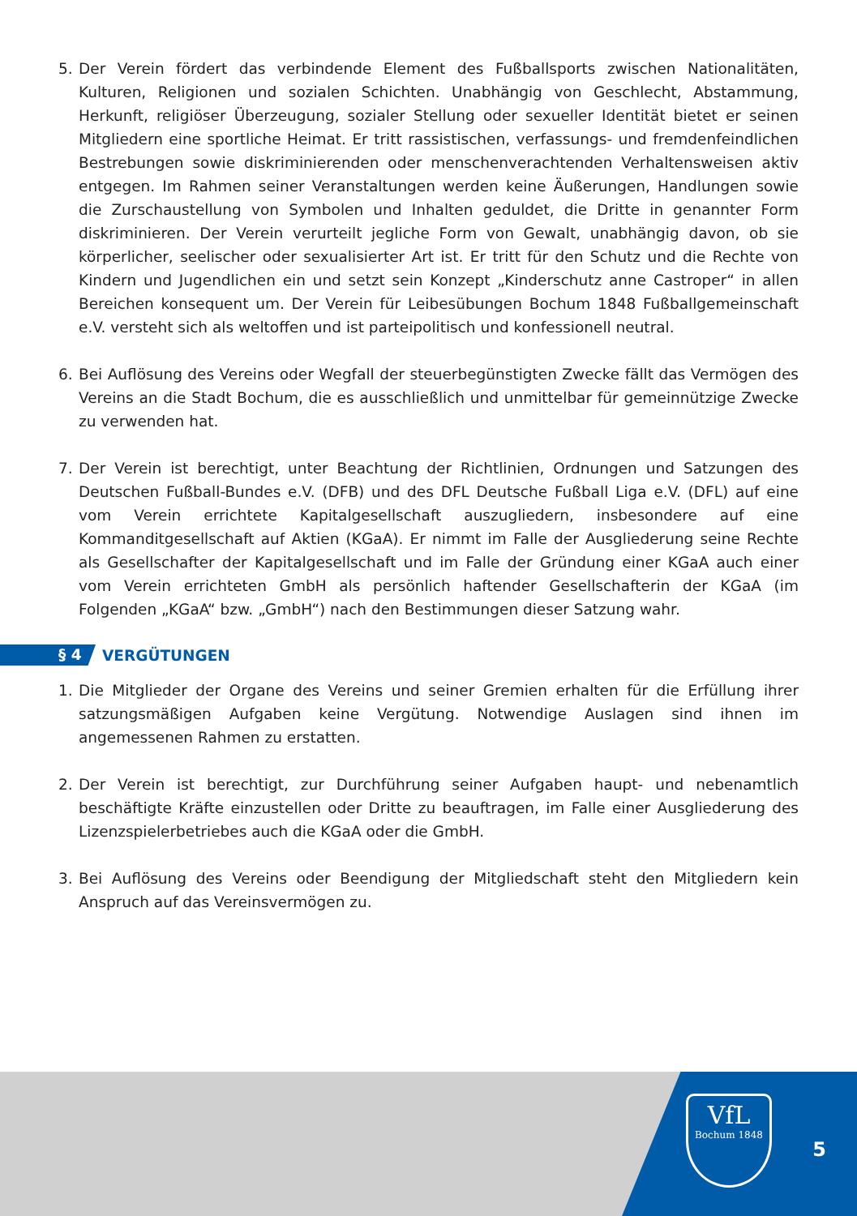5. Der Verein fördert das verbindende Element des Fußballsports zwischen Nationalitäten, Kulturen, Religionen und sozialen Schichten. Unabhängig von Geschlecht, Abstammung, Herkunft, religiöser Überzeugung, sozialer Stellung oder sexueller Identität bietet er seinen Mitgliedern eine sportliche Heimat. Er tritt rassistischen, verfassungs- und fremdenfeindlichen Bestrebungen sowie diskriminierenden oder menschenverachtenden Verhaltensweisen aktiv entgegen. Im Rahmen seiner Veranstaltungen werden keine Äußerungen, Handlungen sowie die Zurschaustellung von Symbolen und Inhalten geduldet, die Dritte in genannter Form diskriminieren. Der Verein verurteilt jegliche Form von Gewalt, unabhängig davon, ob sie körperlicher, seelischer oder sexualisierter Art ist. Er tritt für den Schutz und die Rechte von Kindern und Jugendlichen ein und setzt sein Konzept „Kinderschutz anne Castroper“ in allen Bereichen konsequent um. Der Verein für Leibesübungen Bochum 1848 Fußballgemeinschaft e.V. versteht sich als weltoffen und ist parteipolitisch und konfessionell neutral.
6. Bei Auflösung des Vereins oder Wegfall der steuerbegünstigten Zwecke fällt das Vermögen des Vereins an die Stadt Bochum, die es ausschließlich und unmittelbar für gemeinnützige Zwecke zu verwenden hat.
7. Der Verein ist berechtigt, unter Beachtung der Richtlinien, Ordnungen und Satzungen des Deutschen Fußball-Bundes e.V. (DFB) und des DFL Deutsche Fußball Liga e.V. (DFL) auf eine vom Verein errichtete Kapitalgesellschaft auszugliedern, insbesondere auf eine Kommanditgesellschaft auf Aktien (KGaA). Er nimmt im Falle der Ausgliederung seine Rechte als Gesellschafter der Kapitalgesellschaft und im Falle der Gründung einer KGaA auch einer vom Verein errichteten GmbH als persönlich haftender Gesellschafterin der KGaA (im Folgenden „KGaA“ bzw. „GmbH“) nach den Bestimmungen dieser Satzung wahr.
§ 4 VERGÜTUNGEN
1. Die Mitglieder der Organe des Vereins und seiner Gremien erhalten für die Erfüllung ihrer satzungsmäßigen Aufgaben keine Vergütung. Notwendige Auslagen sind ihnen im angemessenen Rahmen zu erstatten.
2. Der Verein ist berechtigt, zur Durchführung seiner Aufgaben haupt- und nebenamtlich beschäftigte Kräfte einzustellen oder Dritte zu beauftragen, im Falle einer Ausgliederung des Lizenzspielerbetriebes auch die KGaA oder die GmbH.
3. Bei Auflösung des Vereins oder Beendigung der Mitgliedschaft steht den Mitgliedern kein Anspruch auf das Vereinsvermögen zu.
VfL
Bochum 1848
5